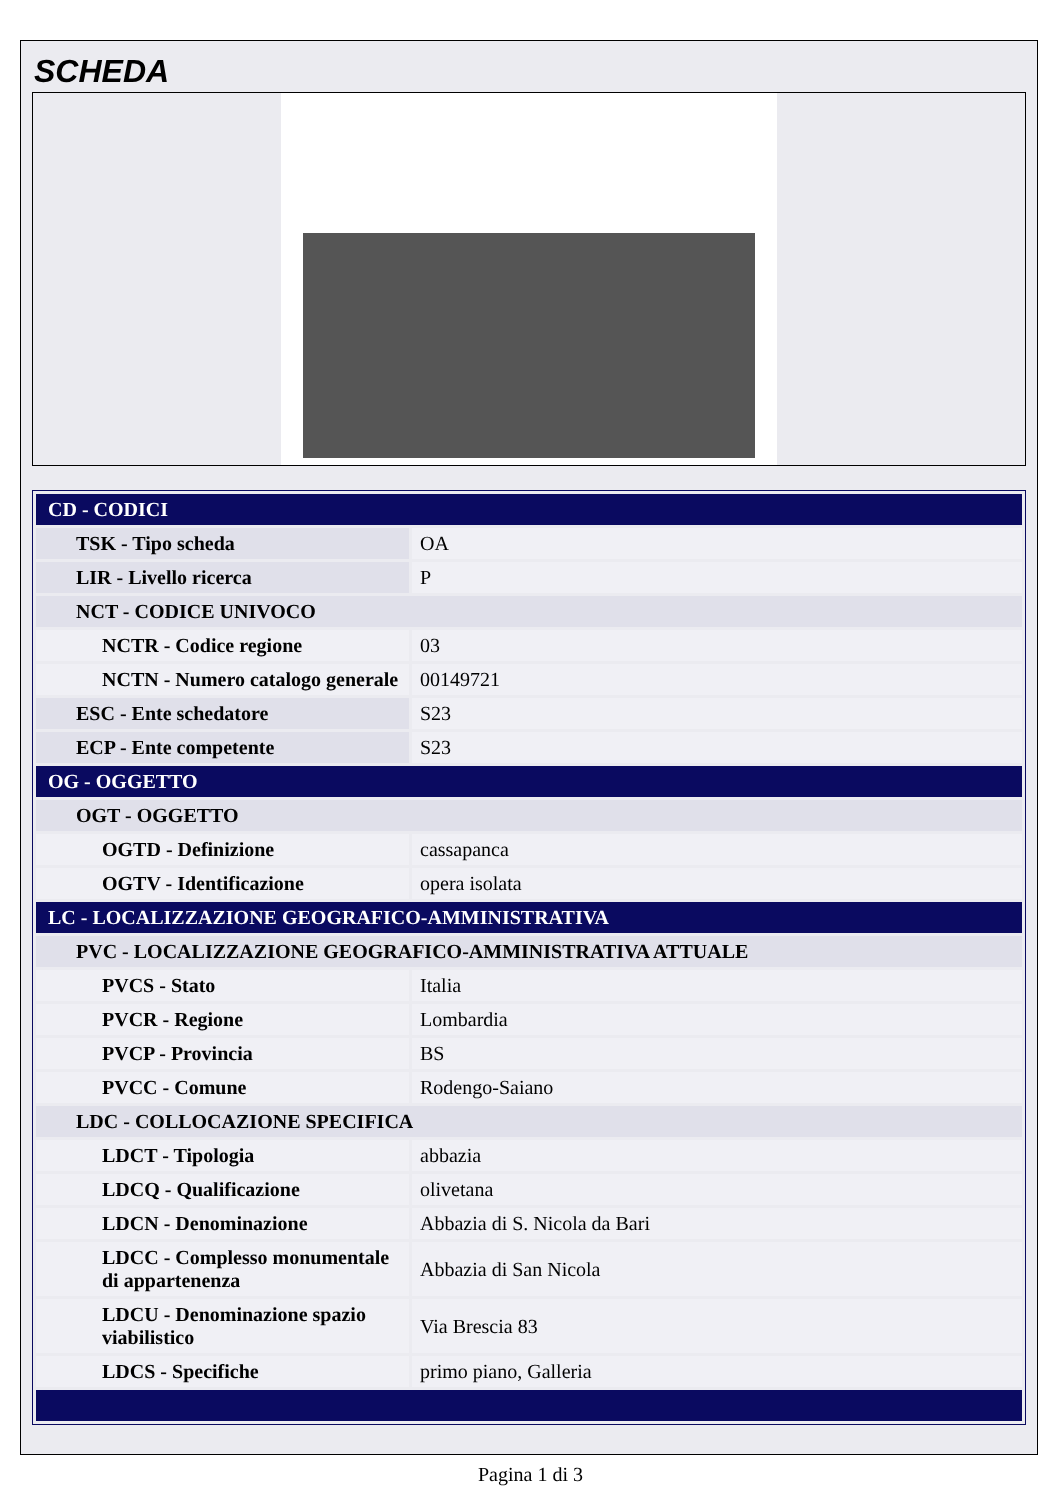SCHEDA
| CD - CODICI | |
| TSK - Tipo scheda | OA |
| LIR - Livello ricerca | P |
| NCT - CODICE UNIVOCO | |
| NCTR - Codice regione | 03 |
| NCTN - Numero catalogo generale | 00149721 |
| ESC - Ente schedatore | S23 |
| ECP - Ente competente | S23 |
| OG - OGGETTO | |
| OGT - OGGETTO | |
| OGTD - Definizione | cassapanca |
| OGTV - Identificazione | opera isolata |
| LC - LOCALIZZAZIONE GEOGRAFICO-AMMINISTRATIVA | |
| PVC - LOCALIZZAZIONE GEOGRAFICO-AMMINISTRATIVA ATTUALE | |
| PVCS - Stato | Italia |
| PVCR - Regione | Lombardia |
| PVCP - Provincia | BS |
| PVCC - Comune | Rodengo-Saiano |
| LDC - COLLOCAZIONE SPECIFICA | |
| LDCT - Tipologia | abbazia |
| LDCQ - Qualificazione | olivetana |
| LDCN - Denominazione | Abbazia di S. Nicola da Bari |
| LDCC - Complesso monumentale di appartenenza | Abbazia di San Nicola |
| LDCU - Denominazione spazio viabilistico | Via Brescia 83 |
| LDCS - Specifiche | primo piano, Galleria |
Pagina 1 di 3